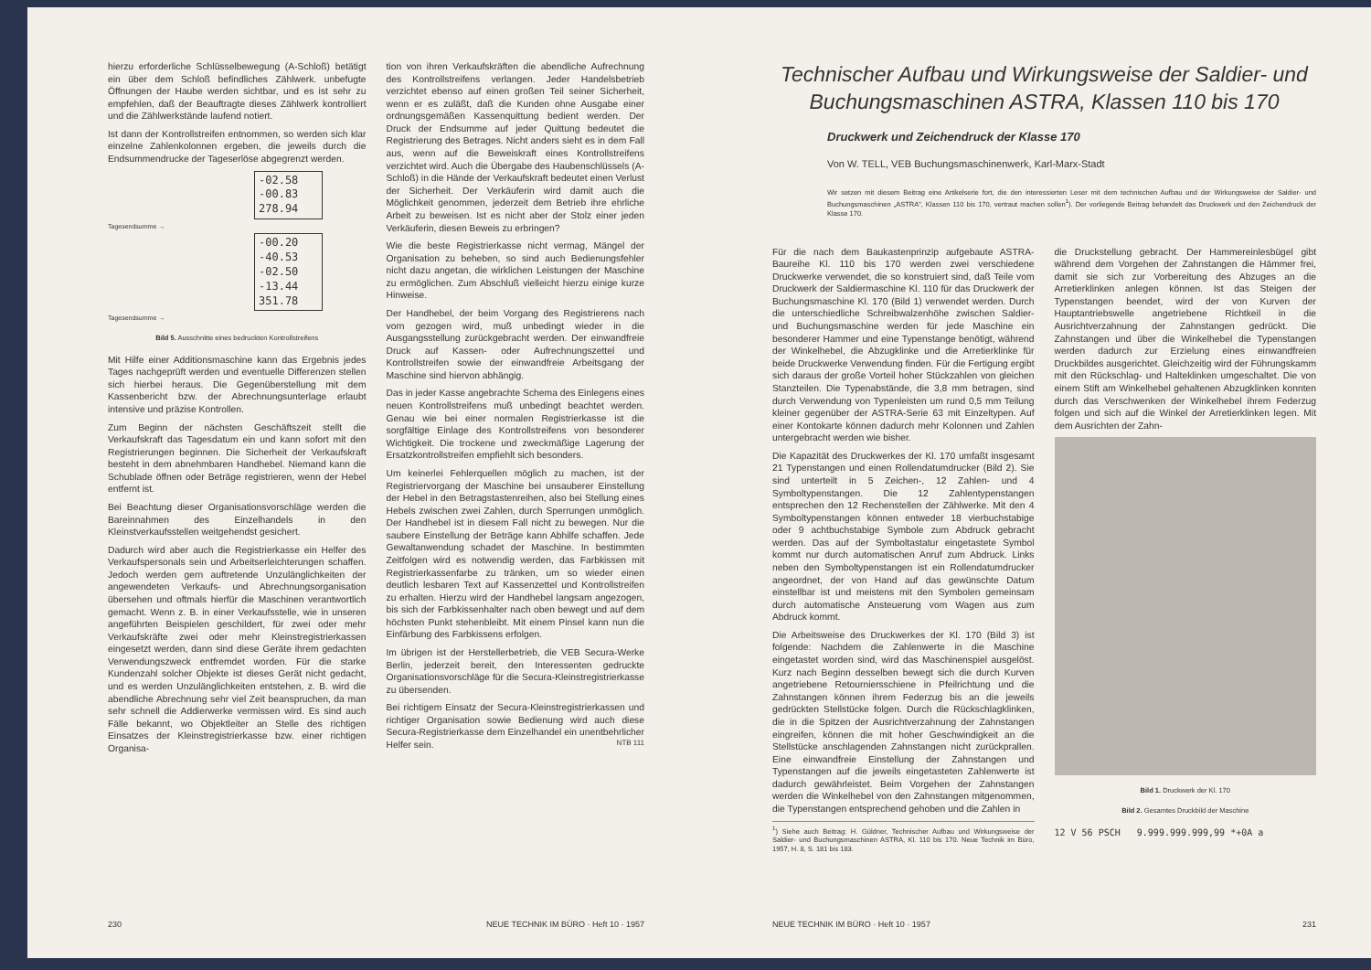hierzu erforderliche Schlüsselbewegung (A-Schloß) betätigt ein über dem Schloß befindliches Zählwerk. unbefugte Öffnungen der Haube werden sichtbar, und es ist sehr zu empfehlen, daß der Beauftragte dieses Zählwerk kontrolliert und die Zählwerkstände laufend notiert.
Ist dann der Kontrollstreifen entnommen, so werden sich klar einzelne Zahlenkolonnen ergeben, die jeweils durch die Endsummendrucke der Tageserlöse abgegrenzt werden.
-02.58
-00.83
278.94
Tagesendsumme →
-00.20
-40.53
-02.50
-13.44
351.78
Tagesendsumme →
Bild 5. Ausschnitte eines bedruckten Kontrollstreifens
Mit Hilfe einer Additionsmaschine kann das Ergebnis jedes Tages nachgeprüft werden und eventuelle Differenzen stellen sich hierbei heraus. Die Gegenüberstellung mit dem Kassenbericht bzw. der Abrechnungsunterlage erlaubt intensive und präzise Kontrollen.
Zum Beginn der nächsten Geschäftszeit stellt die Verkaufskraft das Tagesdatum ein und kann sofort mit den Registrierungen beginnen. Die Sicherheit der Verkaufskraft besteht in dem abnehmbaren Handhebel. Niemand kann die Schublade öffnen oder Beträge registrieren, wenn der Hebel entfernt ist.
Bei Beachtung dieser Organisationsvorschläge werden die Bareinnahmen des Einzelhandels in den Kleinstverkaufsstellen weitgehendst gesichert.
Dadurch wird aber auch die Registrierkasse ein Helfer des Verkaufspersonals sein und Arbeitserleichterungen schaffen. Jedoch werden gern auftretende Unzulänglichkeiten der angewendeten Verkaufs- und Abrechnungsorganisation übersehen und oftmals hierfür die Maschinen verantwortlich gemacht. Wenn z. B. in einer Verkaufsstelle, wie in unseren angeführten Beispielen geschildert, für zwei oder mehr Verkaufskräfte zwei oder mehr Kleinstregistrierkassen eingesetzt werden, dann sind diese Geräte ihrem gedachten Verwendungszweck entfremdet worden. Für die starke Kundenzahl solcher Objekte ist dieses Gerät nicht gedacht, und es werden Unzulänglichkeiten entstehen, z. B. wird die abendliche Abrechnung sehr viel Zeit beanspruchen, da man sehr schnell die Addierwerke vermissen wird. Es sind auch Fälle bekannt, wo Objektleiter an Stelle des richtigen Einsatzes der Kleinstregistrierkasse bzw. einer richtigen Organisa-
tion von ihren Verkaufskräften die abendliche Aufrechnung des Kontrollstreifens verlangen. Jeder Handelsbetrieb verzichtet ebenso auf einen großen Teil seiner Sicherheit, wenn er es zuläßt, daß die Kunden ohne Ausgabe einer ordnungsgemäßen Kassenquittung bedient werden. Der Druck der Endsumme auf jeder Quittung bedeutet die Registrierung des Betrages. Nicht anders sieht es in dem Fall aus, wenn auf die Beweiskraft eines Kontrollstreifens verzichtet wird. Auch die Übergabe des Haubenschlüssels (A-Schloß) in die Hände der Verkaufskraft bedeutet einen Verlust der Sicherheit. Der Verkäuferin wird damit auch die Möglichkeit genommen, jederzeit dem Betrieb ihre ehrliche Arbeit zu beweisen. Ist es nicht aber der Stolz einer jeden Verkäuferin, diesen Beweis zu erbringen?
Wie die beste Registrierkasse nicht vermag, Mängel der Organisation zu beheben, so sind auch Bedienungsfehler nicht dazu angetan, die wirklichen Leistungen der Maschine zu ermöglichen. Zum Abschluß vielleicht hierzu einige kurze Hinweise.
Der Handhebel, der beim Vorgang des Registrierens nach vorn gezogen wird, muß unbedingt wieder in die Ausgangsstellung zurückgebracht werden. Der einwandfreie Druck auf Kassen- oder Aufrechnungszettel und Kontrollstreifen sowie der einwandfreie Arbeitsgang der Maschine sind hiervon abhängig.
Das in jeder Kasse angebrachte Schema des Einlegens eines neuen Kontrollstreifens muß unbedingt beachtet werden. Genau wie bei einer normalen Registrierkasse ist die sorgfältige Einlage des Kontrollstreifens von besonderer Wichtigkeit. Die trockene und zweckmäßige Lagerung der Ersatzkontrollstreifen empfiehlt sich besonders.
Um keinerlei Fehlerquellen möglich zu machen, ist der Registriervorgang der Maschine bei unsauberer Einstellung der Hebel in den Betragstastenreihen, also bei Stellung eines Hebels zwischen zwei Zahlen, durch Sperrungen unmöglich. Der Handhebel ist in diesem Fall nicht zu bewegen. Nur die saubere Einstellung der Beträge kann Abhilfe schaffen. Jede Gewaltanwendung schadet der Maschine. In bestimmten Zeitfolgen wird es notwendig werden, das Farbkissen mit Registrierkassenfarbe zu tränken, um so wieder einen deutlich lesbaren Text auf Kassenzettel und Kontrollstreifen zu erhalten. Hierzu wird der Handhebel langsam angezogen, bis sich der Farbkissenhalter nach oben bewegt und auf dem höchsten Punkt stehenbleibt. Mit einem Pinsel kann nun die Einfärbung des Farbkissens erfolgen.
Im übrigen ist der Herstellerbetrieb, die VEB Secura-Werke Berlin, jederzeit bereit, den Interessenten gedruckte Organisationsvorschläge für die Secura-Kleinstregistrierkasse zu übersenden.
Bei richtigem Einsatz der Secura-Kleinstregistrierkassen und richtiger Organisation sowie Bedienung wird auch diese Secura-Registrierkasse dem Einzelhandel ein unentbehrlicher Helfer sein. NTB 111
230 NEUE TECHNIK IM BÜRO · Heft 10 · 1957
Technischer Aufbau und Wirkungsweise der Saldier- und Buchungsmaschinen ASTRA, Klassen 110 bis 170
Druckwerk und Zeichendruck der Klasse 170
Von W. TELL, VEB Buchungsmaschinenwerk, Karl-Marx-Stadt
Wir setzen mit diesem Beitrag eine Artikelserie fort, die den interessierten Leser mit dem technischen Aufbau und der Wirkungsweise der Saldier- und Buchungsmaschinen „ASTRA“, Klassen 110 bis 170, vertraut machen sollen<sup>1</sup>). Der vorliegende Beitrag behandelt das Druckwerk und den Zeichendruck der Klasse 170.
Für die nach dem Baukastenprinzip aufgebaute ASTRA-Baureihe Kl. 110 bis 170 werden zwei verschiedene Druckwerke verwendet, die so konstruiert sind, daß Teile vom Druckwerk der Saldiermaschine Kl. 110 für das Druckwerk der Buchungsmaschine Kl. 170 (Bild 1) verwendet werden. Durch die unterschiedliche Schreibwalzenhöhe zwischen Saldier- und Buchungsmaschine werden für jede Maschine ein besonderer Hammer und eine Typenstange benötigt, während der Winkelhebel, die Abzugklinke und die Arretierklinke für beide Druckwerke Verwendung finden. Für die Fertigung ergibt sich daraus der große Vorteil hoher Stückzahlen von gleichen Stanzteilen. Die Typenabstände, die 3,8 mm betragen, sind durch Verwendung von Typenleisten um rund 0,5 mm Teilung kleiner gegenüber der ASTRA-Serie 63 mit Einzeltypen. Auf einer Kontokarte können dadurch mehr Kolonnen und Zahlen untergebracht werden wie bisher.
Die Kapazität des Druckwerkes der Kl. 170 umfaßt insgesamt 21 Typenstangen und einen Rollendatumdrucker (Bild 2). Sie sind unterteilt in 5 Zeichen-, 12 Zahlen- und 4 Symboltypenstangen. Die 12 Zahlentypenstangen entsprechen den 12 Rechenstellen der Zählwerke. Mit den 4 Symboltypenstangen können entweder 18 vierbuchstabige oder 9 achtbuchstabige Symbole zum Abdruck gebracht werden. Das auf der Symboltastatur eingetastete Symbol kommt nur durch automatischen Anruf zum Abdruck. Links neben den Symboltypenstangen ist ein Rollendatumdrucker angeordnet, der von Hand auf das gewünschte Datum einstellbar ist und meistens mit den Symbolen gemeinsam durch automatische Ansteuerung vom Wagen aus zum Abdruck kommt.
Die Arbeitsweise des Druckwerkes der Kl. 170 (Bild 3) ist folgende: Nachdem die Zahlenwerte in die Maschine eingetastet worden sind, wird das Maschinenspiel ausgelöst. Kurz nach Beginn desselben bewegt sich die durch Kurven angetriebene Retourniersschiene in Pfeilrichtung und die Zahnstangen können ihrem Federzug bis an die jeweils gedrückten Stellstücke folgen. Durch die Rückschlagklinken, die in die Spitzen der Ausrichtverzahnung der Zahnstangen eingreifen, können die mit hoher Geschwindigkeit an die Stellstücke anschlagenden Zahnstangen nicht zurückprallen. Eine einwandfreie Einstellung der Zahnstangen und Typenstangen auf die jeweils eingetasteten Zahlenwerte ist dadurch gewährleistet. Beim Vorgehen der Zahnstangen werden die Winkelhebel von den Zahnstangen mitgenommen, die Typenstangen entsprechend gehoben und die Zahlen in
<sup>1</sup>) Siehe auch Beitrag: H. Güldner, Technischer Aufbau und Wirkungsweise der Saldier- und Buchungsmaschinen ASTRA, Kl. 110 bis 170. Neue Technik im Büro, 1957, H. 8, S. 181 bis 183.
die Druckstellung gebracht. Der Hammereinlesbügel gibt während dem Vorgehen der Zahnstangen die Hämmer frei, damit sie sich zur Vorbereitung des Abzuges an die Arretierklinken anlegen können. Ist das Steigen der Typenstangen beendet, wird der von Kurven der Hauptantriebswelle angetriebene Richtkeil in die Ausrichtverzahnung der Zahnstangen gedrückt. Die Zahnstangen und über die Winkelhebel die Typenstangen werden dadurch zur Erzielung eines einwandfreien Druckbildes ausgerichtet. Gleichzeitig wird der Führungskamm mit den Rückschlag- und Halteklinken umgeschaltet. Die von einem Stift am Winkelhebel gehaltenen Abzugklinken konnten durch das Verschwenken der Winkelhebel ihrem Federzug folgen und sich auf die Winkel der Arretierklinken legen. Mit dem Ausrichten der Zahn-
Bild 1. Druckwerk der Kl. 170
Bild 2. Gesamtes Druckbild der Maschine
12 V 56 PSCH 9.999.999.999,99 *+0A a
NEUE TECHNIK IM BÜRO · Heft 10 · 1957 231